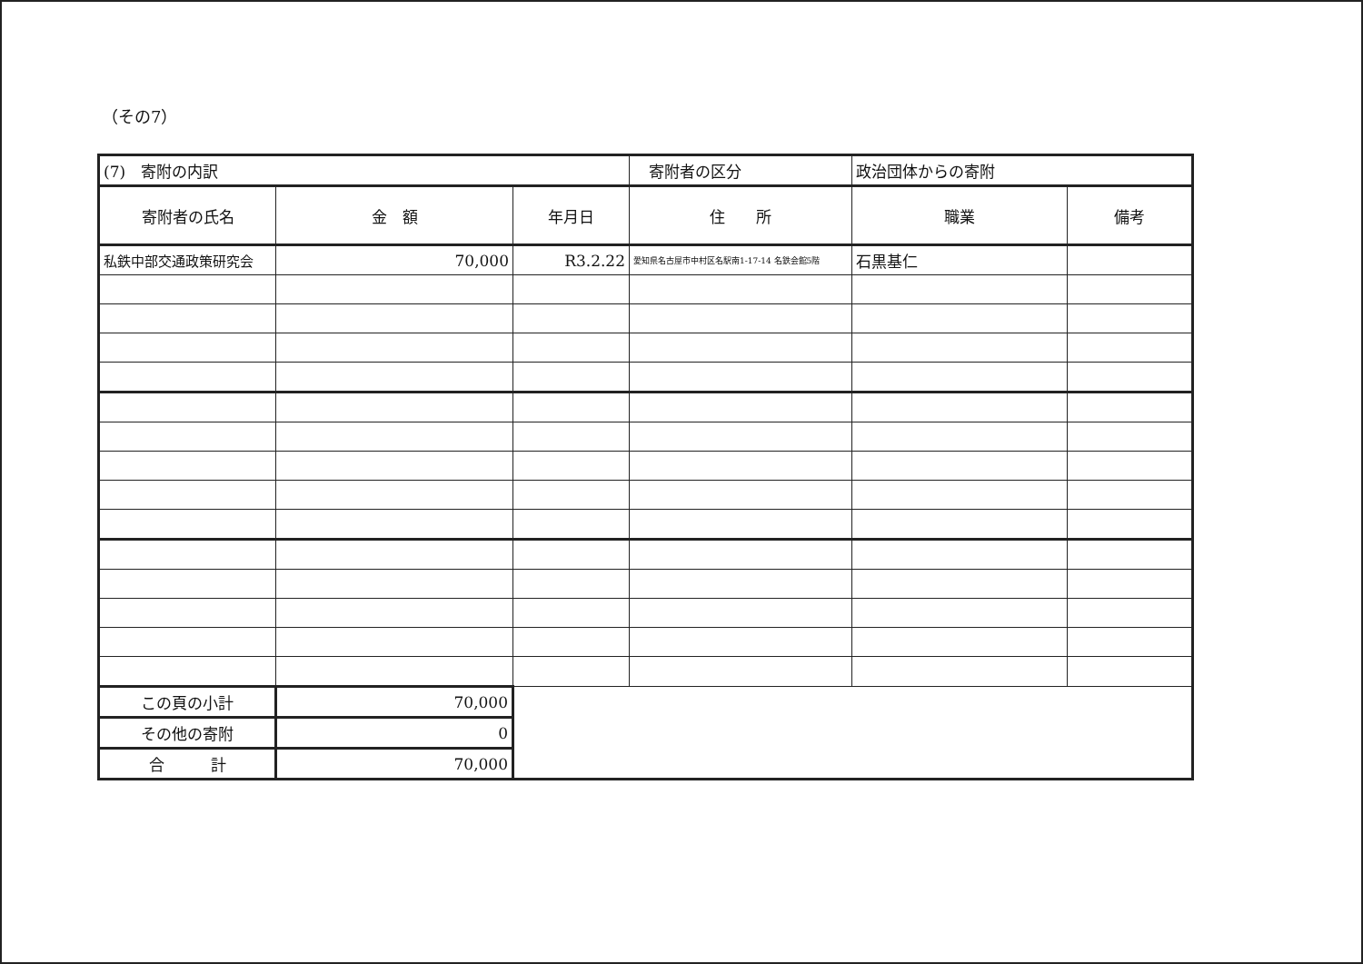（その7）
| (7) 寄附の内訳 | | | 寄附者の区分 | 政治団体からの寄附 | |
| 寄附者の氏名 | 金 額 | 年月日 | 住 所 | 職業 | 備考 |
| 私鉄中部交通政策研究会 | 70,000 | R3.2.22 | 愛知県名古屋市中村区名駅南1-17-14 名鉄会館5階 | 石黒基仁 | |
| この頁の小計 | 70,000 | | | | |
| その他の寄附 | 0 | | | | |
| 合 計 | 70,000 | | | | |